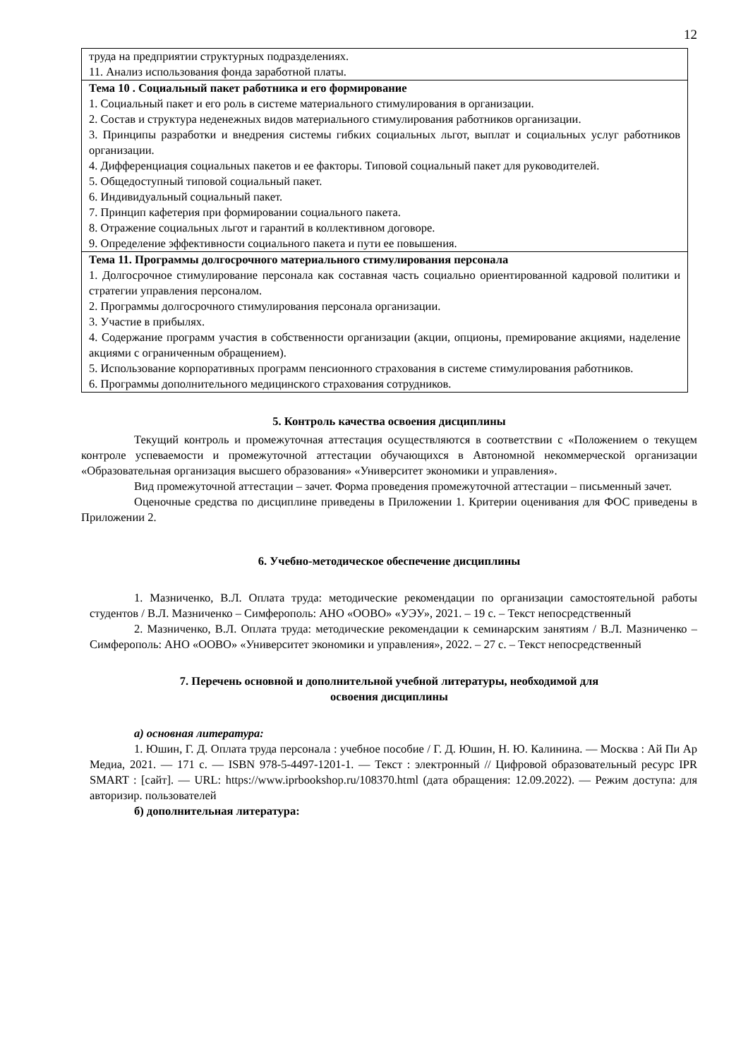12
| труда на предприятии структурных подразделениях. 11. Анализ использования фонда заработной платы. |
| Тема 10 . Социальный пакет работника и его формирование 1. Социальный пакет и его роль в системе материального стимулирования в организации. 2. Состав и структура неденежных видов материального стимулирования работников организации. 3. Принципы разработки и внедрения системы гибких социальных льгот, выплат и социальных услуг работников организации. 4. Дифференциация социальных пакетов и ее факторы. Типовой социальный пакет для руководителей. 5. Общедоступный типовой социальный пакет. 6. Индивидуальный социальный пакет. 7. Принцип кафетерия при формировании социального пакета. 8. Отражение социальных льгот и гарантий в коллективном договоре. 9. Определение эффективности социального пакета и пути ее повышения. |
| Тема 11. Программы долгосрочного материального стимулирования персонала 1. Долгосрочное стимулирование персонала как составная часть социально ориентированной кадровой политики и стратегии управления персоналом. 2. Программы долгосрочного стимулирования персонала организации. 3. Участие в прибылях. 4. Содержание программ участия в собственности организации (акции, опционы, премирование акциями, наделение акциями с ограниченным обращением). 5. Использование корпоративных программ пенсионного страхования в системе стимулирования работников. 6. Программы дополнительного медицинского страхования сотрудников. |
5. Контроль качества освоения дисциплины
Текущий контроль и промежуточная аттестация осуществляются в соответствии с «Положением о текущем контроле успеваемости и промежуточной аттестации обучающихся в Автономной некоммерческой организации «Образовательная организация высшего образования» «Университет экономики и управления».
Вид промежуточной аттестации – зачет. Форма проведения промежуточной аттестации – письменный зачет.
Оценочные средства по дисциплине приведены в Приложении 1. Критерии оценивания для ФОС приведены в Приложении 2.
6. Учебно-методическое обеспечение дисциплины
1. Мазниченко, В.Л. Оплата труда: методические рекомендации по организации самостоятельной работы студентов / В.Л. Мазниченко – Симферополь: АНО «ООВО» «УЭУ», 2021. – 19 с. – Текст непосредственный
2. Мазниченко, В.Л. Оплата труда: методические рекомендации к семинарским занятиям / В.Л. Мазниченко – Симферополь: АНО «ООВО» «Университет экономики и управления», 2022. – 27 с. – Текст непосредственный
7. Перечень основной и дополнительной учебной литературы, необходимой для
освоения дисциплины
а) основная литература:
1. Юшин, Г. Д. Оплата труда персонала : учебное пособие / Г. Д. Юшин, Н. Ю. Калинина. — Москва : Ай Пи Ар Медиа, 2021. — 171 c. — ISBN 978-5-4497-1201-1. — Текст : электронный // Цифровой образовательный ресурс IPR SMART : [сайт]. — URL: https://www.iprbookshop.ru/108370.html (дата обращения: 12.09.2022). — Режим доступа: для авторизир. пользователей
б) дополнительная литература: